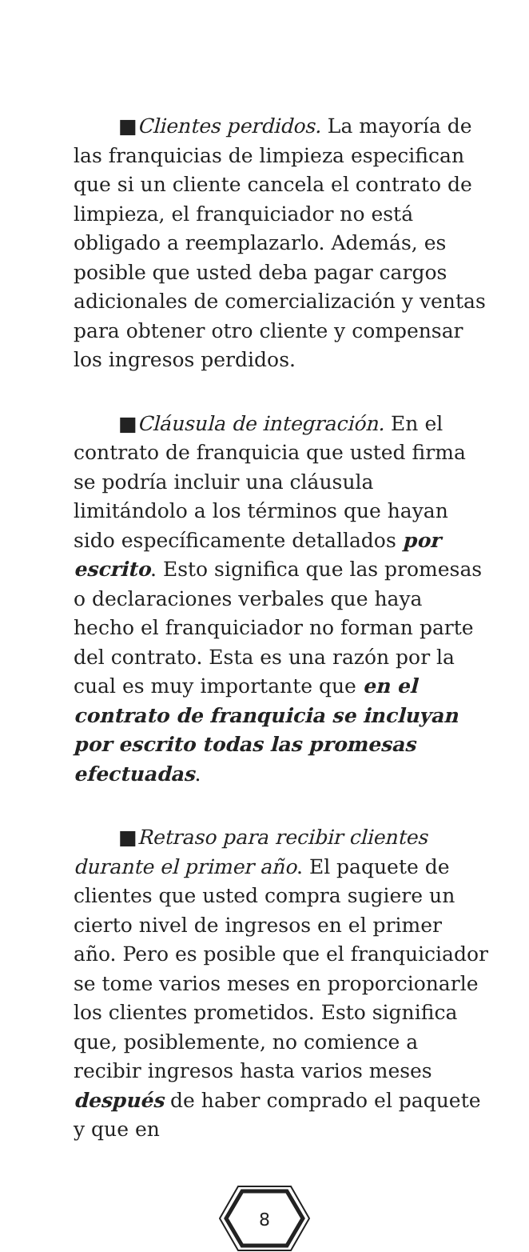■Clientes perdidos. La mayoría de las franquicias de limpieza especifican que si un cliente cancela el contrato de limpieza, el franquiciador no está obligado a reemplazarlo. Además, es posible que usted deba pagar cargos adicionales de comercialización y ventas para obtener otro cliente y compensar los ingresos perdidos.
■Cláusula de integración. En el contrato de franquicia que usted firma se podría incluir una cláusula limitándolo a los términos que hayan sido específicamente detallados por escrito. Esto significa que las promesas o declaraciones verbales que haya hecho el franquiciador no forman parte del contrato. Esta es una razón por la cual es muy importante que en el contrato de franquicia se incluyan por escrito todas las promesas efectuadas.
■Retraso para recibir clientes durante el primer año. El paquete de clientes que usted compra sugiere un cierto nivel de ingresos en el primer año. Pero es posible que el franquiciador se tome varios meses en proporcionarle los clientes prometidos. Esto significa que, posiblemente, no comience a recibir ingresos hasta varios meses después de haber comprado el paquete y que en
8